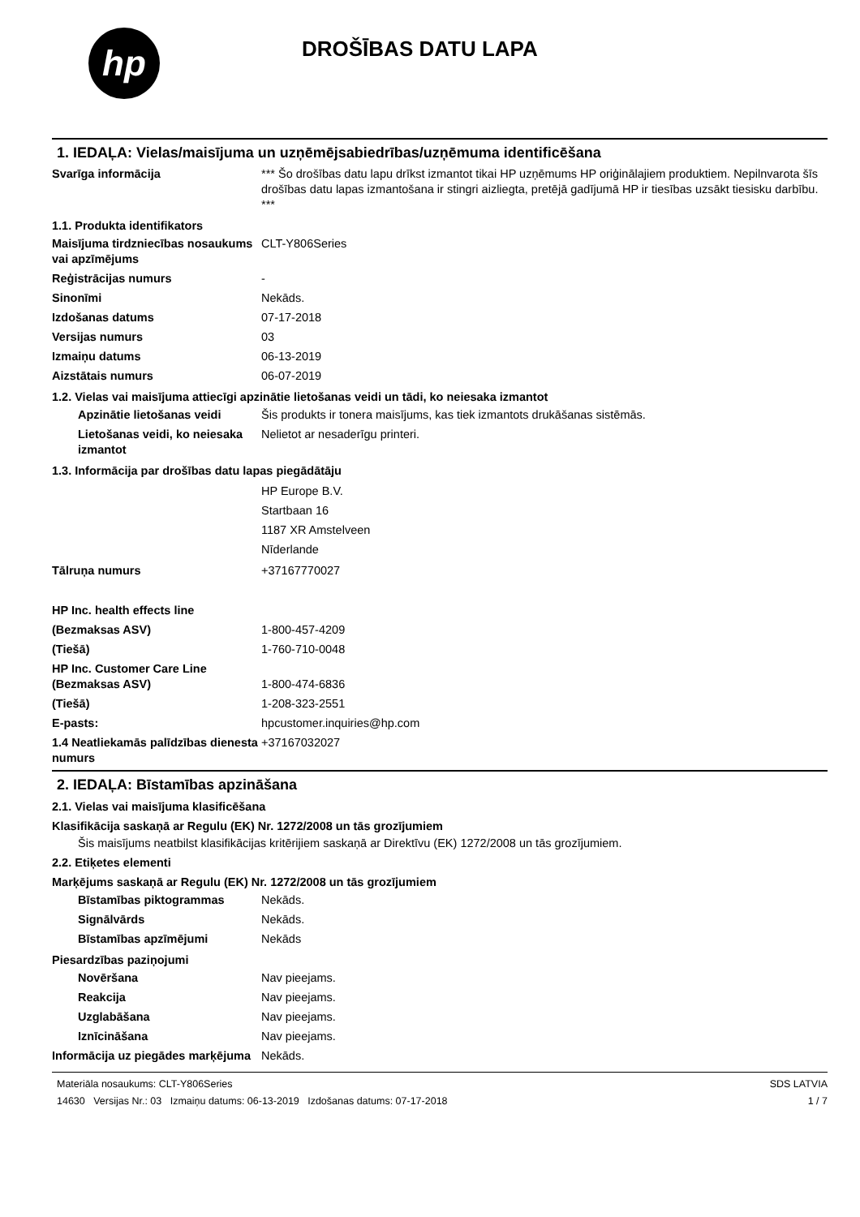hp
DROŠĪBAS DATU LAPA
1. IEDAĻA: Vielas/maisījuma un uzņēmējsabiedrības/uzņēmuma identificēšana
Svarīga informācija *** Šo drošības datu lapu drīkst izmantot tikai HP uzņēmums HP oriģinālajiem produktiem. Nepilnvarota šīs drošības datu lapas izmantošana ir stingri aizliegta, pretējā gadījumā HP ir tiesības uzsākt tiesisku darbību. ***
1.1. Produkta identifikators
Maisījuma tirdzniecības nosaukums vai apzīmējums
CLT-Y806Series
Reģistrācijas numurs -
Sinonīmi Nekāds.
Izdošanas datums 07-17-2018
Versijas numurs 03
Izmaiņu datums 06-13-2019
Aizstātais numurs 06-07-2019
1.2. Vielas vai maisījuma attiecīgi apzinātie lietošanas veidi un tādi, ko neiesaka izmantot
Apzinātie lietošanas veidi
Šis produkts ir tonera maisījums, kas tiek izmantots drukāšanas sistēmās.
Lietošanas veidi, ko neiesaka izmantot
Nelietot ar nesaderīgu printeri.
1.3. Informācija par drošības datu lapas piegādātāju
HP Europe B.V.
Startbaan 16
1187 XR Amstelveen
Nīderlande
Tālruņa numurs +37167770027
HP Inc. health effects line
(Bezmaksas ASV) 1-800-457-4209
(Tiešā) 1-760-710-0048
HP Inc. Customer Care Line
(Bezmaksas ASV)
1-800-474-6836
(Tiešā) 1-208-323-2551
E-pasts: hpcustomer.inquiries@hp.com
1.4 Neatliekamās palīdzības dienesta numurs
+37167032027
2. IEDAĻA: Bīstamības apzināšana
2.1. Vielas vai maisījuma klasificēšana
Klasifikācija saskaņā ar Regulu (EK) Nr. 1272/2008 un tās grozījumiem
Šis maisījums neatbilst klasifikācijas kritērijiem saskaņā ar Direktīvu (EK) 1272/2008 un tās grozījumiem.
2.2. Etiķetes elementi
Marķējums saskaņā ar Regulu (EK) Nr. 1272/2008 un tās grozījumiem
Bīstamības piktogrammas Nekāds.
Signālvārds Nekāds.
Bīstamības apzīmējumi Nekāds
Piesardzības paziņojumi
Novēršana Nav pieejams.
Reakcija Nav pieejams.
Uzglabāšana Nav pieejams.
Iznīcināšana Nav pieejams.
Informācija uz piegādes marķējuma
Nekāds.
Materiāla nosaukums: CLT-Y806Series
14630 Versijas Nr.: 03 Izmaiņu datums: 06-13-2019 Izdošanas datums: 07-17-2018
SDS LATVIA
1 / 7